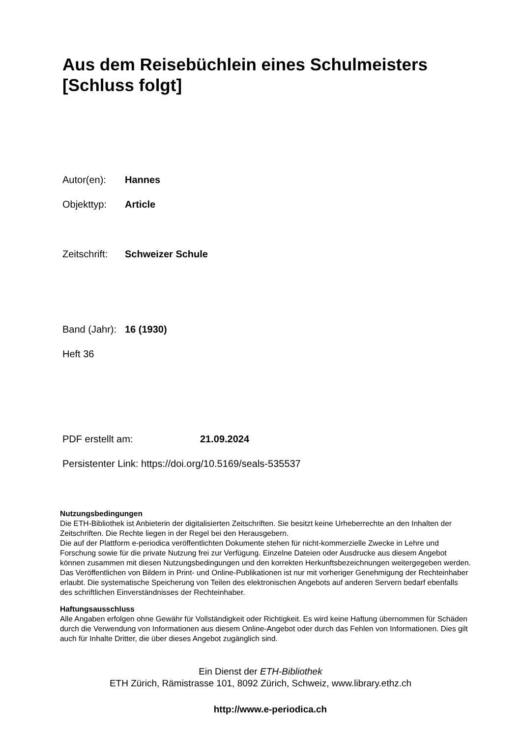Aus dem Reisebüchlein eines Schulmeisters [Schluss folgt]
Autor(en): Hannes
Objekttyp: Article
Zeitschrift: Schweizer Schule
Band (Jahr): 16 (1930)
Heft 36
PDF erstellt am: 21.09.2024
Persistenter Link: https://doi.org/10.5169/seals-535537
Nutzungsbedingungen
Die ETH-Bibliothek ist Anbieterin der digitalisierten Zeitschriften. Sie besitzt keine Urheberrechte an den Inhalten der Zeitschriften. Die Rechte liegen in der Regel bei den Herausgebern.
Die auf der Plattform e-periodica veröffentlichten Dokumente stehen für nicht-kommerzielle Zwecke in Lehre und Forschung sowie für die private Nutzung frei zur Verfügung. Einzelne Dateien oder Ausdrucke aus diesem Angebot können zusammen mit diesen Nutzungsbedingungen und den korrekten Herkunftsbezeichnungen weitergegeben werden.
Das Veröffentlichen von Bildern in Print- und Online-Publikationen ist nur mit vorheriger Genehmigung der Rechteinhaber erlaubt. Die systematische Speicherung von Teilen des elektronischen Angebots auf anderen Servern bedarf ebenfalls des schriftlichen Einverständnisses der Rechteinhaber.
Haftungsausschluss
Alle Angaben erfolgen ohne Gewähr für Vollständigkeit oder Richtigkeit. Es wird keine Haftung übernommen für Schäden durch die Verwendung von Informationen aus diesem Online-Angebot oder durch das Fehlen von Informationen. Dies gilt auch für Inhalte Dritter, die über dieses Angebot zugänglich sind.
Ein Dienst der ETH-Bibliothek
ETH Zürich, Rämistrasse 101, 8092 Zürich, Schweiz, www.library.ethz.ch
http://www.e-periodica.ch